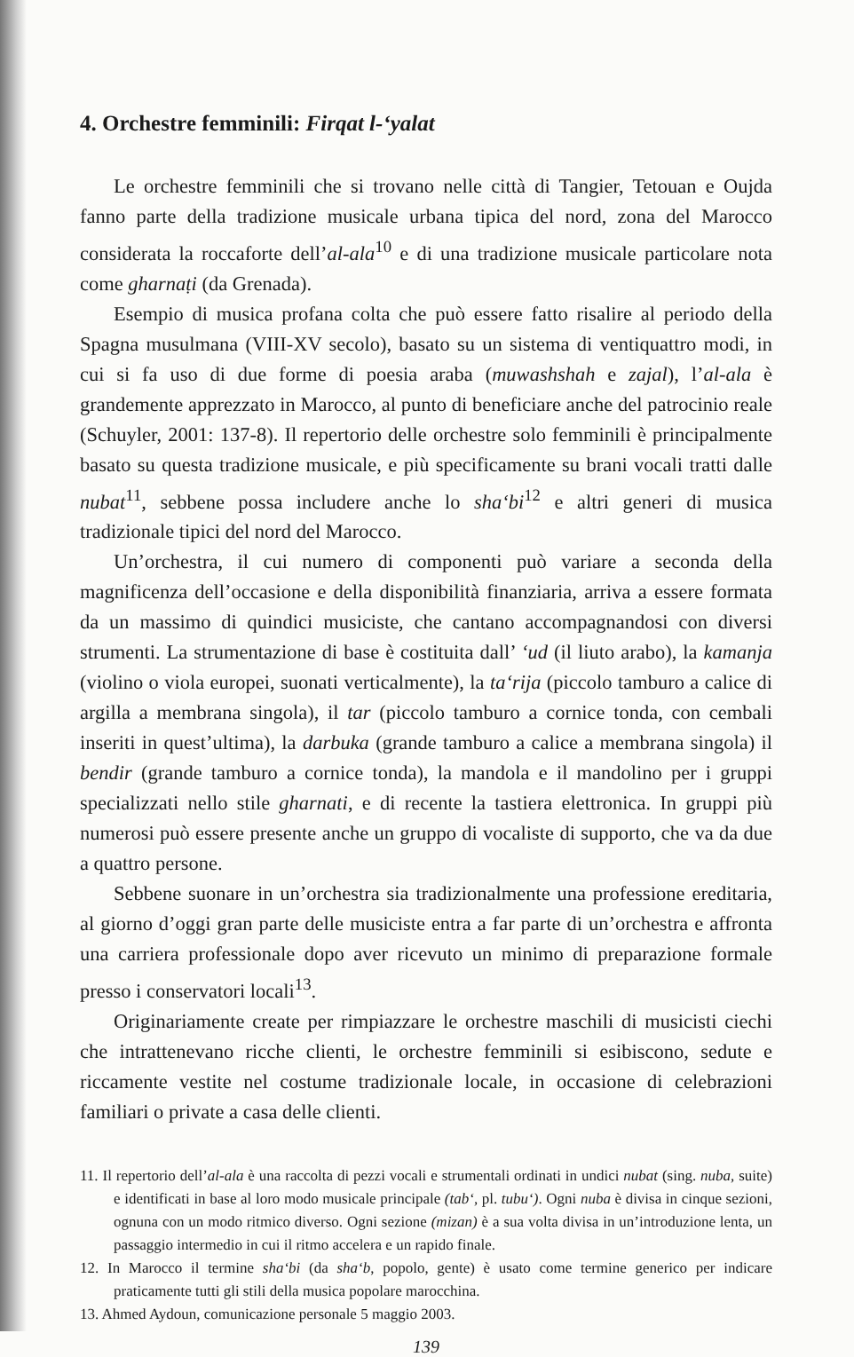4. Orchestre femminili: Firqat l-‘yalat
Le orchestre femminili che si trovano nelle città di Tangier, Tetouan e Oujda fanno parte della tradizione musicale urbana tipica del nord, zona del Marocco considerata la roccaforte dell’al-ala<sup>10</sup> e di una tradizione musicale particolare nota come gharnaṭi (da Grenada).
Esempio di musica profana colta che può essere fatto risalire al periodo della Spagna musulmana (VIII-XV secolo), basato su un sistema di ventiquattro modi, in cui si fa uso di due forme di poesia araba (muwashshah e zajal), l’al-ala è grandemente apprezzato in Marocco, al punto di beneficiare anche del patrocinio reale (Schuyler, 2001: 137-8). Il repertorio delle orchestre solo femminili è principalmente basato su questa tradizione musicale, e più specificamente su brani vocali tratti dalle nubat<sup>11</sup>, sebbene possa includere anche lo sha‘bi<sup>12</sup> e altri generi di musica tradizionale tipici del nord del Marocco.
Un’orchestra, il cui numero di componenti può variare a seconda della magnificenza dell’occasione e della disponibilità finanziaria, arriva a essere formata da un massimo di quindici musiciste, che cantano accompagnandosi con diversi strumenti. La strumentazione di base è costituita dall’ ‘ud (il liuto arabo), la kamanja (violino o viola europei, suonati verticalmente), la ta‘rija (piccolo tamburo a calice di argilla a membrana singola), il tar (piccolo tamburo a cornice tonda, con cembali inseriti in quest’ultima), la darbuka (grande tamburo a calice a membrana singola) il bendir (grande tamburo a cornice tonda), la mandola e il mandolino per i gruppi specializzati nello stile gharnati, e di recente la tastiera elettronica. In gruppi più numerosi può essere presente anche un gruppo di vocaliste di supporto, che va da due a quattro persone.
Sebbene suonare in un’orchestra sia tradizionalmente una professione ereditaria, al giorno d’oggi gran parte delle musiciste entra a far parte di un’orchestra e affronta una carriera professionale dopo aver ricevuto un minimo di preparazione formale presso i conservatori locali<sup>13</sup>.
Originariamente create per rimpiazzare le orchestre maschili di musicisti ciechi che intrattenevano ricche clienti, le orchestre femminili si esibiscono, sedute e riccamente vestite nel costume tradizionale locale, in occasione di celebrazioni familiari o private a casa delle clienti.
11. Il repertorio dell’al-ala è una raccolta di pezzi vocali e strumentali ordinati in undici nubat (sing. nuba, suite) e identificati in base al loro modo musicale principale (tab‘, pl. tubu‘). Ogni nuba è divisa in cinque sezioni, ognuna con un modo ritmico diverso. Ogni sezione (mizan) è a sua volta divisa in un’introduzione lenta, un passaggio intermedio in cui il ritmo accelera e un rapido finale.
12. In Marocco il termine sha‘bi (da sha‘b, popolo, gente) è usato come termine generico per indicare praticamente tutti gli stili della musica popolare marocchina.
13. Ahmed Aydoun, comunicazione personale 5 maggio 2003.
139